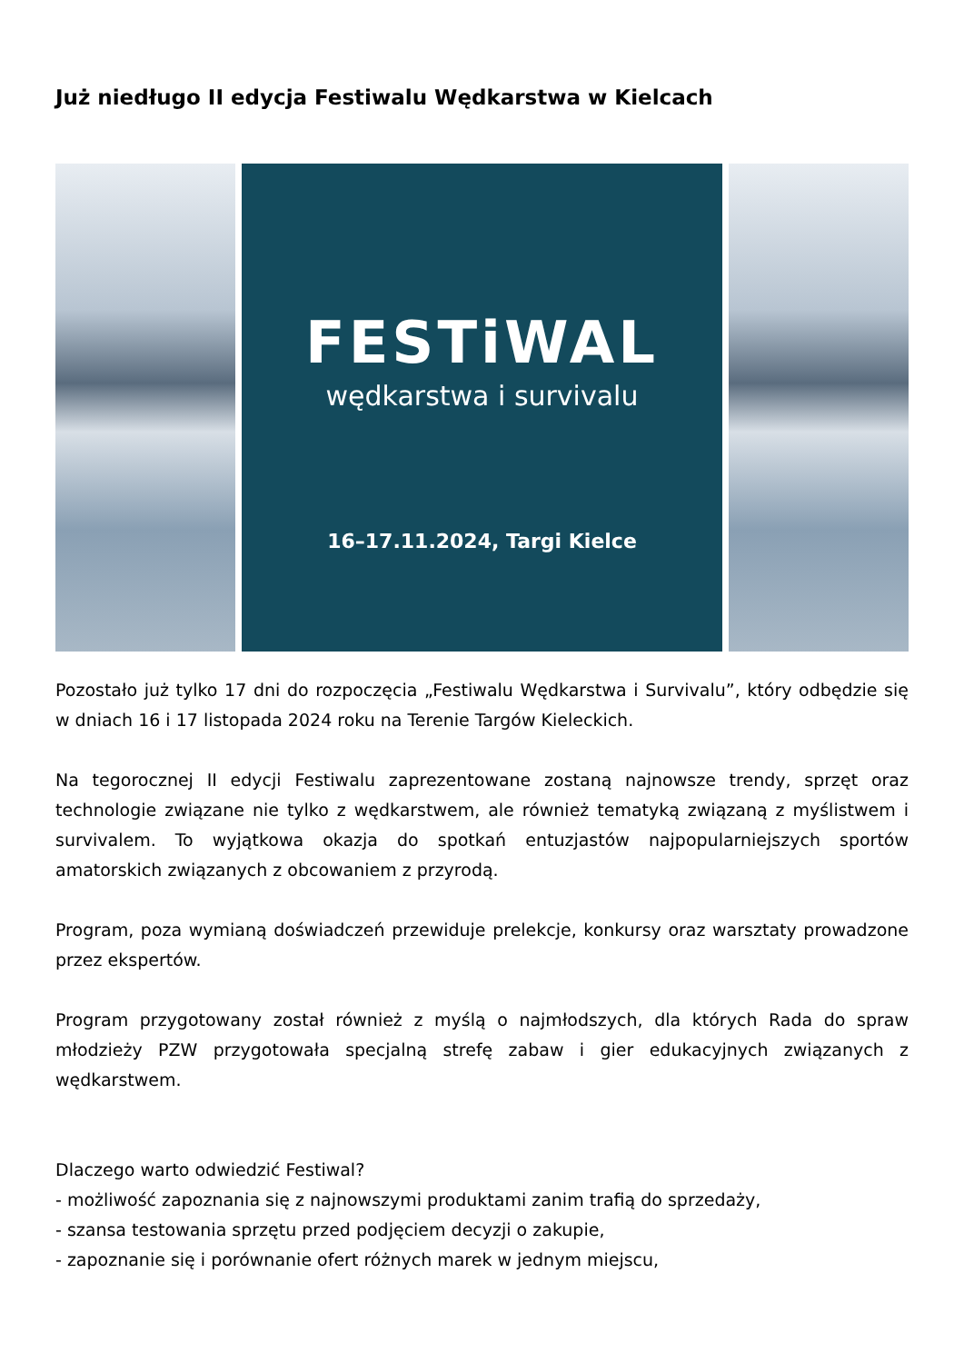Już niedługo II edycja Festiwalu Wędkarstwa w Kielcach
FESTiWAL
wędkarstwa i survivalu
16–17.11.2024, Targi Kielce
Pozostało już tylko 17 dni do rozpoczęcia „Festiwalu Wędkarstwa i Survivalu”, który odbędzie się w dniach 16 i 17 listopada 2024 roku na Terenie Targów Kieleckich.
Na tegorocznej II edycji Festiwalu zaprezentowane zostaną najnowsze trendy, sprzęt oraz technologie związane nie tylko z wędkarstwem, ale również tematyką związaną z myślistwem i survivalem. To wyjątkowa okazja do spotkań entuzjastów najpopularniejszych sportów amatorskich związanych z obcowaniem z przyrodą.
Program, poza wymianą doświadczeń przewiduje prelekcje, konkursy oraz warsztaty prowadzone przez ekspertów.
Program przygotowany został również z myślą o najmłodszych, dla których Rada do spraw młodzieży PZW przygotowała specjalną strefę zabaw i gier edukacyjnych związanych z wędkarstwem.
Dlaczego warto odwiedzić Festiwal?
- możliwość zapoznania się z najnowszymi produktami zanim trafią do sprzedaży,
- szansa testowania sprzętu przed podjęciem decyzji o zakupie,
- zapoznanie się i porównanie ofert różnych marek w jednym miejscu,